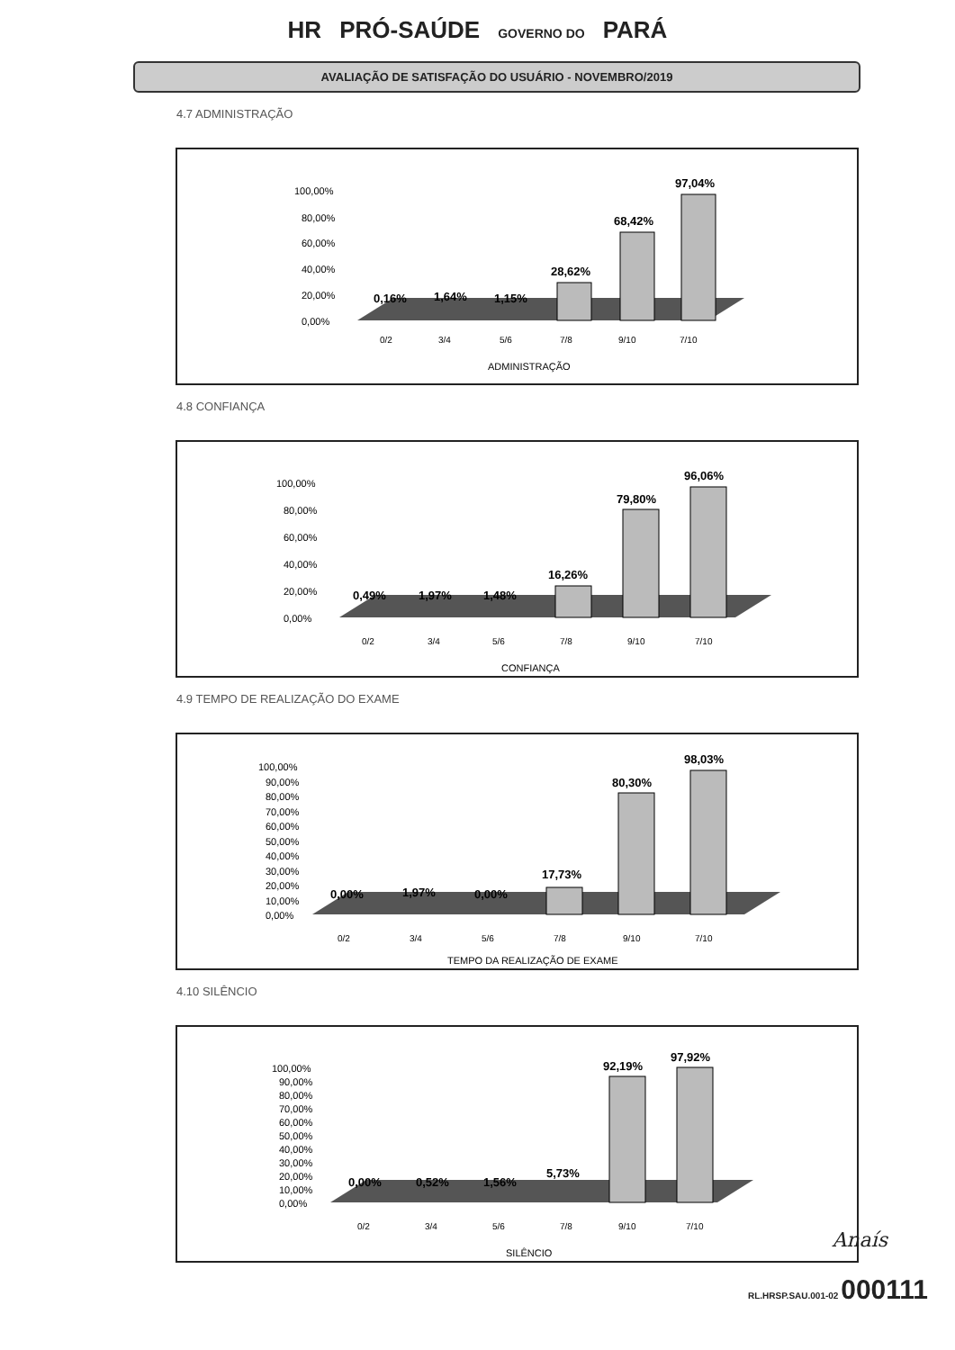HR PRÓ-SAÚDE GOVERNO DO PARÁ
AVALIAÇÃO DE SATISFAÇÃO DO USUÁRIO - NOVEMBRO/2019
4.7 ADMINISTRAÇÃO
100,00%
80,00%
60,00%
40,00%
20,00%
0,00%
0,16%
1,64%
1,15%
28,62%
68,42%
97,04%
0/2
3/4
5/6
7/8
9/10
7/10
ADMINISTRAÇÃO
4.8 CONFIANÇA
100,00%
80,00%
60,00%
40,00%
20,00%
0,00%
0,49%
1,97%
1,48%
16,26%
79,80%
96,06%
0/2
3/4
5/6
7/8
9/10
7/10
CONFIANÇA
4.9 TEMPO DE REALIZAÇÃO DO EXAME
100,00%
90,00%
80,00%
70,00%
60,00%
50,00%
40,00%
30,00%
20,00%
10,00%
0,00%
0,00%
1,97%
0,00%
17,73%
80,30%
98,03%
0/2
3/4
5/6
7/8
9/10
7/10
TEMPO DA REALIZAÇÃO DE EXAME
4.10 SILÊNCIO
100,00%
90,00%
80,00%
70,00%
60,00%
50,00%
40,00%
30,00%
20,00%
10,00%
0,00%
0,00%
0,52%
1,56%
5,73%
92,19%
97,92%
0/2
3/4
5/6
7/8
9/10
7/10
SILÊNCIO
Anaís
RL.HRSP.SAU.001-02 000111